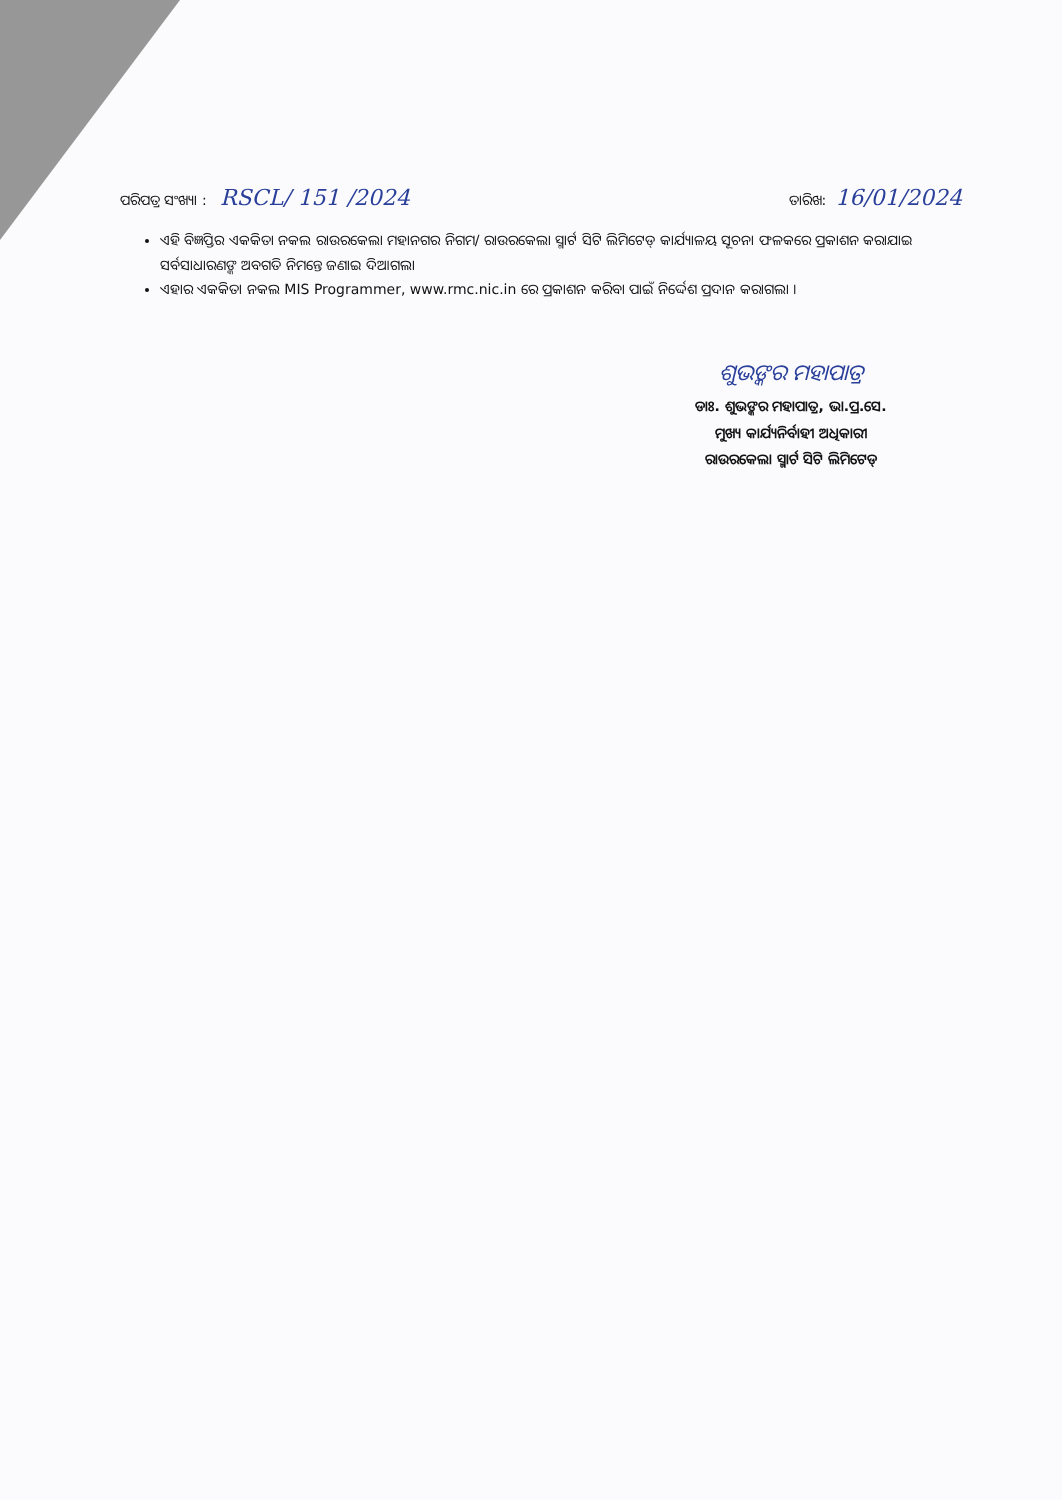ପରିପତ୍ର ସଂଖ୍ୟା : RSCL/ 151 /2024
ତାରିଖ: 16/01/2024
ଏହି ବିଜ୍ଞପ୍ତିର ଏକକିତା ନକଲ ରାଉରକେଲା ମହାନଗର ନିଗମ/ ରାଉରକେଲା ସ୍ମାର୍ଟ ସିଟି ଲିମିଟେଡ୍ କାର୍ଯ୍ୟାଳୟ ସୂଚନା ଫଳକରେ ପ୍ରକାଶନ କରାଯାଇ ସର୍ବସାଧାରଣଙ୍କ ଅବଗତି ନିମନ୍ତେ ଜଣାଇ ଦିଆଗଲା
ଏହାର ଏକକିତା ନକଲ MIS Programmer, www.rmc.nic.in ରେ ପ୍ରକାଶନ କରିବା ପାଇଁ ନିର୍ଦ୍ଦେଶ ପ୍ରଦାନ କରାଗଲା ।
ଶୁଭଙ୍କର ମହାପାତ୍ର
ଡାଃ. ଶୁଭଙ୍କର ମହାପାତ୍ର, ଭା.ପ୍ର.ସେ.
ମୁଖ୍ୟ କାର୍ଯ୍ୟନିର୍ବାହୀ ଅଧିକାରୀ
ରାଉରକେଲା ସ୍ମାର୍ଟ ସିଟି ଲିମିଟେଡ୍